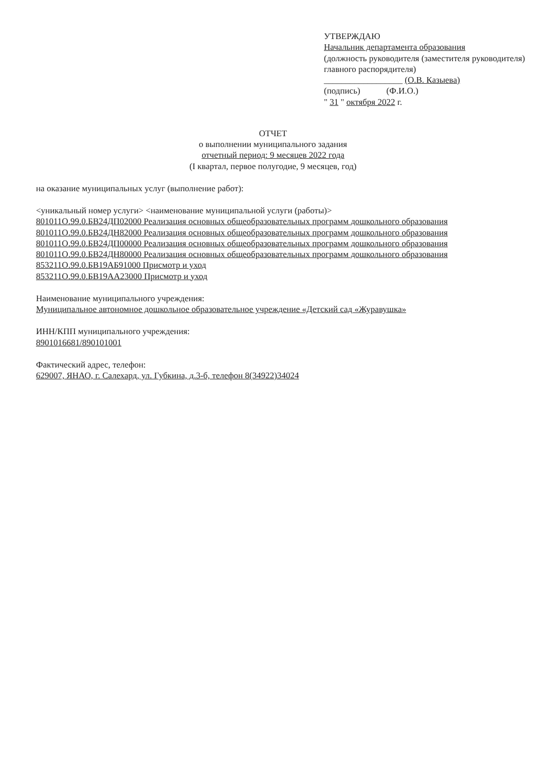УТВЕРЖДАЮ
Начальник департамента образования
(должность руководителя (заместителя руководителя) главного распорядителя)
__________________ (О.В. Казыева)
(подпись) (Ф.И.О.)
" 31 " октября 2022 г.
ОТЧЕТ
о выполнении муниципального задания
отчетный период: 9 месяцев 2022 года
(I квартал, первое полугодие, 9 месяцев, год)
на оказание муниципальных услуг (выполнение работ):
<уникальный номер услуги> <наименование муниципальной услуги (работы)>
801011О.99.0.БВ24ДП02000 Реализация основных общеобразовательных программ дошкольного образования
801011О.99.0.БВ24ДН82000 Реализация основных общеобразовательных программ дошкольного образования
801011О.99.0.БВ24ДП00000 Реализация основных общеобразовательных программ дошкольного образования
801011О.99.0.БВ24ДН80000 Реализация основных общеобразовательных программ дошкольного образования
853211О.99.0.БВ19АБ91000 Присмотр и уход
853211О.99.0.БВ19АА23000 Присмотр и уход
Наименование муниципального учреждения:
Муниципальное автономное дошкольное образовательное учреждение «Детский сад «Журавушка»
ИНН/КПП муниципального учреждения:
8901016681/890101001
Фактический адрес, телефон:
629007, ЯНАО, г. Салехард, ул. Губкина, д.3-б, телефон 8(34922)34024